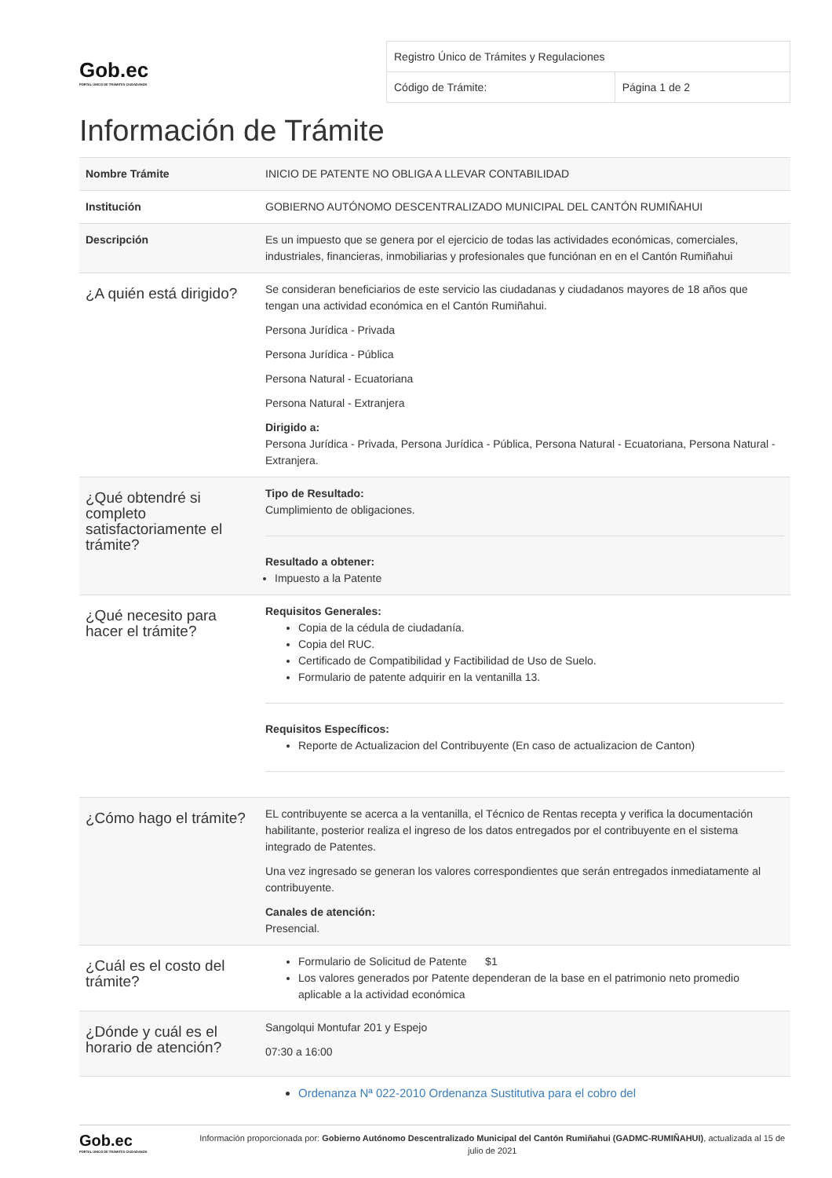Gob.ec
PORTAL ÚNICO DE TRÁMITES CIUDADANOS
| Registro Único de Trámites y Regulaciones | |
| Código de Trámite: | Página 1 de 2 |
Información de Trámite
| Nombre Trámite | INICIO DE PATENTE NO OBLIGA A LLEVAR CONTABILIDAD |
| Institución | GOBIERNO AUTÓNOMO DESCENTRALIZADO MUNICIPAL DEL CANTÓN RUMIÑAHUI |
| Descripción | Es un impuesto que se genera por el ejercicio de todas las actividades económicas, comerciales, industriales, financieras, inmobiliarias y profesionales que funciónan en en el Cantón Rumiñahui |
| ¿A quién está dirigido? | Se consideran beneficiarios de este servicio las ciudadanas y ciudadanos mayores de 18 años que tengan una actividad económica en el Cantón Rumiñahui. Persona Jurídica - Privada Persona Jurídica - Pública Persona Natural - Ecuatoriana Persona Natural - Extranjera Dirigido a: Persona Jurídica - Privada, Persona Jurídica - Pública, Persona Natural - Ecuatoriana, Persona Natural - Extranjera. |
| ¿Qué obtendré si completo satisfactoriamente el trámite? | Tipo de Resultado: Cumplimiento de obligaciones. Resultado a obtener: Impuesto a la Patente |
| ¿Qué necesito para hacer el trámite? | Requisitos Generales: Copia de la cédula de ciudadanía. Copia del RUC. Certificado de Compatibilidad y Factibilidad de Uso de Suelo. Formulario de patente adquirir en la ventanilla 13. Requisitos Específicos: Reporte de Actualizacion del Contribuyente (En caso de actualizacion de Canton) |
| ¿Cómo hago el trámite? | EL contribuyente se acerca a la ventanilla, el Técnico de Rentas recepta y verifica la documentación habilitante, posterior realiza el ingreso de los datos entregados por el contribuyente en el sistema integrado de Patentes. Una vez ingresado se generan los valores correspondientes que serán entregados inmediatamente al contribuyente. Canales de atención: Presencial. |
| ¿Cuál es el costo del trámite? | Formulario de Solicitud de Patente $1 Los valores generados por Patente dependeran de la base en el patrimonio neto promedio aplicable a la actividad económica |
| ¿Dónde y cuál es el horario de atención? | Sangolqui Montufar 201 y Espejo 07:30 a 16:00 |
| | Ordenanza Nª 022-2010 Ordenanza Sustitutiva para el cobro del |
Gob.ec
PORTAL ÚNICO DE TRÁMITES CIUDADANOS
Información proporcionada por: Gobierno Autónomo Descentralizado Municipal del Cantón Rumiñahui (GADMC-RUMIÑAHUI), actualizada al 15 de julio de 2021